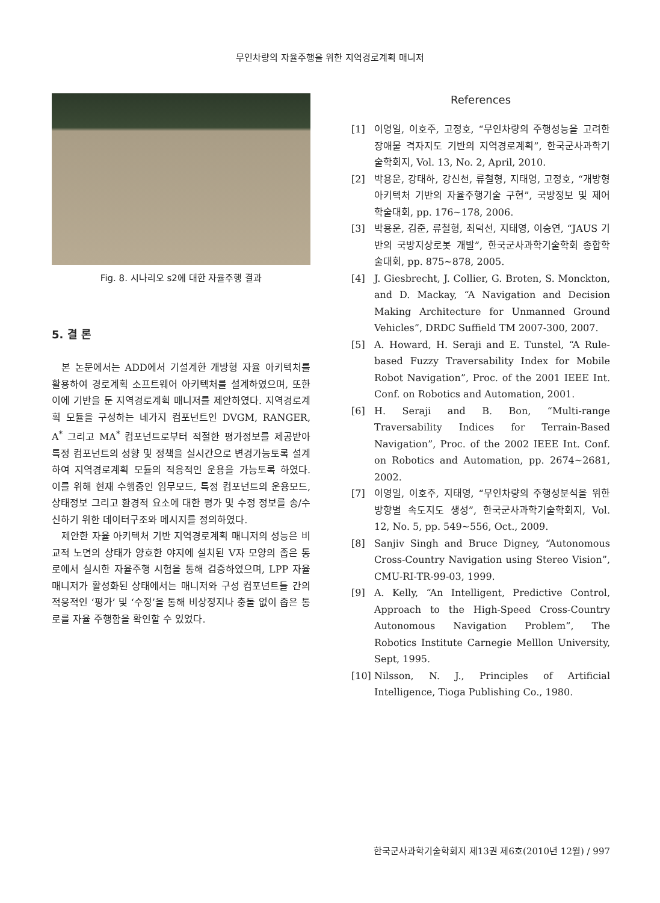무인차량의 자율주행을 위한 지역경로계획 매니저
Fig. 8. 시나리오 s2에 대한 자율주행 결과
5. 결 론
본 논문에서는 ADD에서 기설계한 개방형 자율 아키텍처를 활용하여 경로계획 소프트웨어 아키텍처를 설계하였으며, 또한 이에 기반을 둔 지역경로계획 매니저를 제안하였다. 지역경로계획 모듈을 구성하는 네가지 컴포넌트인 DVGM, RANGER, A<sup>*</sup> 그리고 MA<sup>*</sup> 컴포넌트로부터 적절한 평가정보를 제공받아 특정 컴포넌트의 성향 및 정책을 실시간으로 변경가능토록 설계하여 지역경로계획 모듈의 적응적인 운용을 가능토록 하였다. 이를 위해 현재 수행중인 임무모드, 특정 컴포넌트의 운용모드, 상태정보 그리고 환경적 요소에 대한 평가 및 수정 정보를 송/수신하기 위한 데이터구조와 메시지를 정의하였다.
제안한 자율 아키텍처 기반 지역경로계획 매니저의 성능은 비교적 노면의 상태가 양호한 야지에 설치된 V자 모양의 좁은 통로에서 실시한 자율주행 시험을 통해 검증하였으며, LPP 자율 매니저가 활성화된 상태에서는 매니저와 구성 컴포넌트들 간의 적응적인 ‘평가’ 및 ‘수정’을 통해 비상정지나 충돌 없이 좁은 통로를 자율 주행함을 확인할 수 있었다.
References
[1] 이영일, 이호주, 고정호, “무인차량의 주행성능을 고려한 장애물 격자지도 기반의 지역경로계획”, 한국군사과학기술학회지, Vol. 13, No. 2, April, 2010.
[2] 박용운, 강태하, 강신천, 류철형, 지태영, 고정호, “개방형 아키텍처 기반의 자율주행기술 구현”, 국방정보 및 제어 학술대회, pp. 176∼178, 2006.
[3] 박용운, 김준, 류철형, 최덕선, 지태영, 이승연, “JAUS 기반의 국방지상로봇 개발”, 한국군사과학기술학회 종합학술대회, pp. 875∼878, 2005.
[4] J. Giesbrecht, J. Collier, G. Broten, S. Monckton, and D. Mackay, “A Navigation and Decision Making Architecture for Unmanned Ground Vehicles”, DRDC Suffield TM 2007-300, 2007.
[5] A. Howard, H. Seraji and E. Tunstel, “A Rule-based Fuzzy Traversability Index for Mobile Robot Navigation”, Proc. of the 2001 IEEE Int. Conf. on Robotics and Automation, 2001.
[6] H. Seraji and B. Bon, “Multi-range Traversability Indices for Terrain-Based Navigation”, Proc. of the 2002 IEEE Int. Conf. on Robotics and Automation, pp. 2674∼2681, 2002.
[7] 이영일, 이호주, 지태영, “무인차량의 주행성분석을 위한 방향별 속도지도 생성”, 한국군사과학기술학회지, Vol. 12, No. 5, pp. 549∼556, Oct., 2009.
[8] Sanjiv Singh and Bruce Digney, “Autonomous Cross-Country Navigation using Stereo Vision”, CMU-RI-TR-99-03, 1999.
[9] A. Kelly, “An Intelligent, Predictive Control, Approach to the High-Speed Cross-Country Autonomous Navigation Problem”, The Robotics Institute Carnegie Melllon University, Sept, 1995.
[10]
Nilsson, N. J., Principles of Artificial Intelligence, Tioga Publishing Co., 1980.
한국군사과학기술학회지 제13권 제6호(2010년 12월) / 997